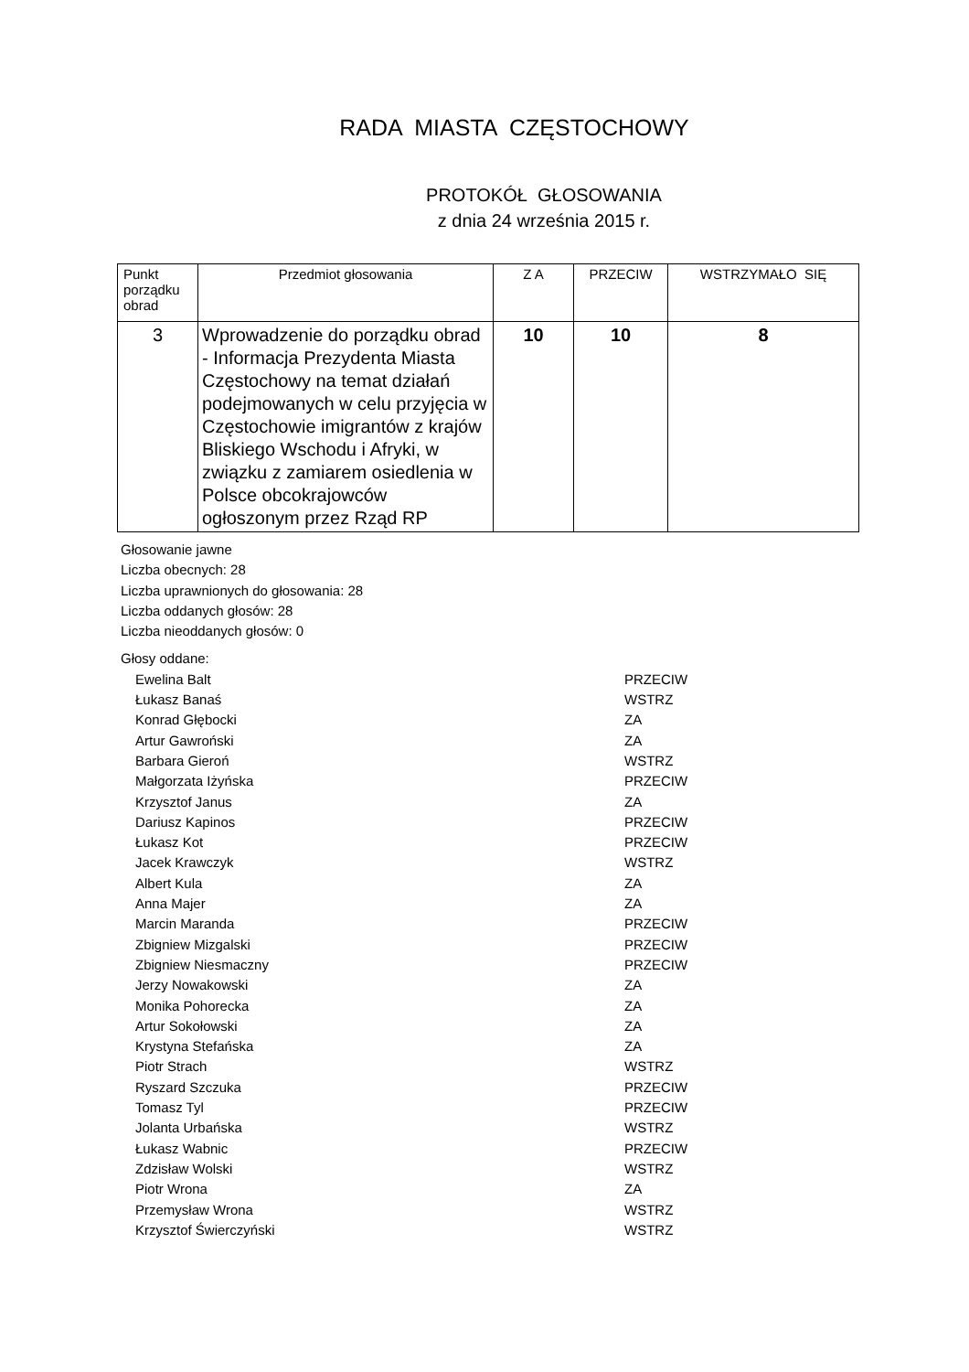RADA MIASTA CZĘSTOCHOWY
PROTOKÓŁ GŁOSOWANIA
z dnia 24 września 2015 r.
| Punkt porządku obrad | Przedmiot głosowania | Z A | PRZECIW | WSTRZYMAŁO SIĘ |
| --- | --- | --- | --- | --- |
| 3 | Wprowadzenie do porządku obrad - Informacja Prezydenta Miasta Częstochowy na temat działań podejmowanych w celu przyjęcia w Częstochowie imigrantów z krajów Bliskiego Wschodu i Afryki, w związku z zamiarem osiedlenia w Polsce obcokrajowców ogłoszonym przez Rząd RP | 10 | 10 | 8 |
Głosowanie jawne
Liczba obecnych: 28
Liczba uprawnionych do głosowania: 28
Liczba oddanych głosów: 28
Liczba nieoddanych głosów: 0
Głosy oddane:
Ewelina Balt PRZECIW
Łukasz Banaś WSTRZ
Konrad Głębocki ZA
Artur Gawroński ZA
Barbara Gieroń WSTRZ
Małgorzata Iżyńska PRZECIW
Krzysztof Janus ZA
Dariusz Kapinos PRZECIW
Łukasz Kot PRZECIW
Jacek Krawczyk WSTRZ
Albert Kula ZA
Anna Majer ZA
Marcin Maranda PRZECIW
Zbigniew Mizgalski PRZECIW
Zbigniew Niesmaczny PRZECIW
Jerzy Nowakowski ZA
Monika Pohorecka ZA
Artur Sokołowski ZA
Krystyna Stefańska ZA
Piotr Strach WSTRZ
Ryszard Szczuka PRZECIW
Tomasz Tyl PRZECIW
Jolanta Urbańska WSTRZ
Łukasz Wabnic PRZECIW
Zdzisław Wolski WSTRZ
Piotr Wrona ZA
Przemysław Wrona WSTRZ
Krzysztof Świerczyński WSTRZ